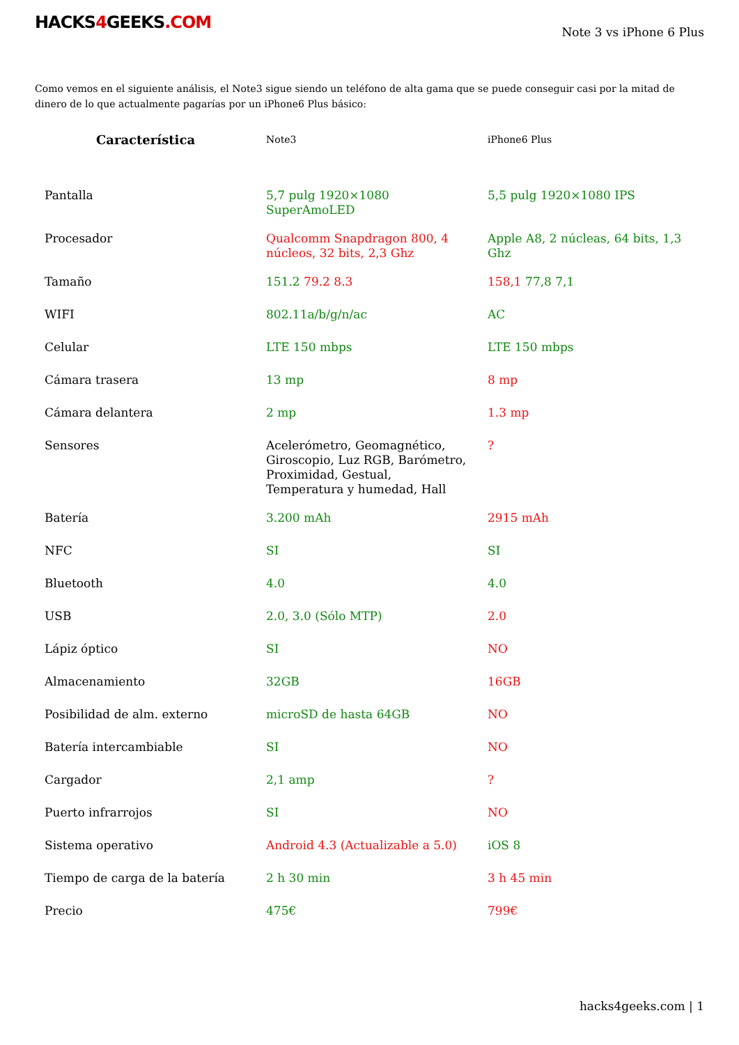HACKS4 GEEKS.COM
Note 3 vs iPhone 6 Plus
Como vemos en el siguiente análisis, el Note3 sigue siendo un teléfono de alta gama que se puede conseguir casi por la mitad de dinero de lo que actualmente pagarías por un iPhone6 Plus básico:
| Característica | Note3 | iPhone6 Plus |
| --- | --- | --- |
| Pantalla | 5,7 pulg 1920×1080 SuperAmoLED | 5,5 pulg 1920×1080 IPS |
| Procesador | Qualcomm Snapdragon 800, 4 núcleos, 32 bits, 2,3 Ghz | Apple A8, 2 núcleas, 64 bits, 1,3 Ghz |
| Tamaño | 151.2 79.2 8.3 | 158,1 77,8 7,1 |
| WIFI | 802.11a/b/g/n/ac | AC |
| Celular | LTE 150 mbps | LTE 150 mbps |
| Cámara trasera | 13 mp | 8 mp |
| Cámara delantera | 2 mp | 1.3 mp |
| Sensores | Acelerómetro, Geomagnético, Giroscopio, Luz RGB, Barómetro, Proximidad, Gestual, Temperatura y humedad, Hall | ? |
| Batería | 3.200 mAh | 2915 mAh |
| NFC | SI | SI |
| Bluetooth | 4.0 | 4.0 |
| USB | 2.0, 3.0 (Sólo MTP) | 2.0 |
| Lápiz óptico | SI | NO |
| Almacenamiento | 32GB | 16GB |
| Posibilidad de alm. externo | microSD de hasta 64GB | NO |
| Batería intercambiable | SI | NO |
| Cargador | 2,1 amp | ? |
| Puerto infrarrojos | SI | NO |
| Sistema operativo | Android 4.3 (Actualizable a 5.0) | iOS 8 |
| Tiempo de carga de la batería | 2 h 30 min | 3 h 45 min |
| Precio | 475€ | 799€ |
hacks4geeks.com | 1